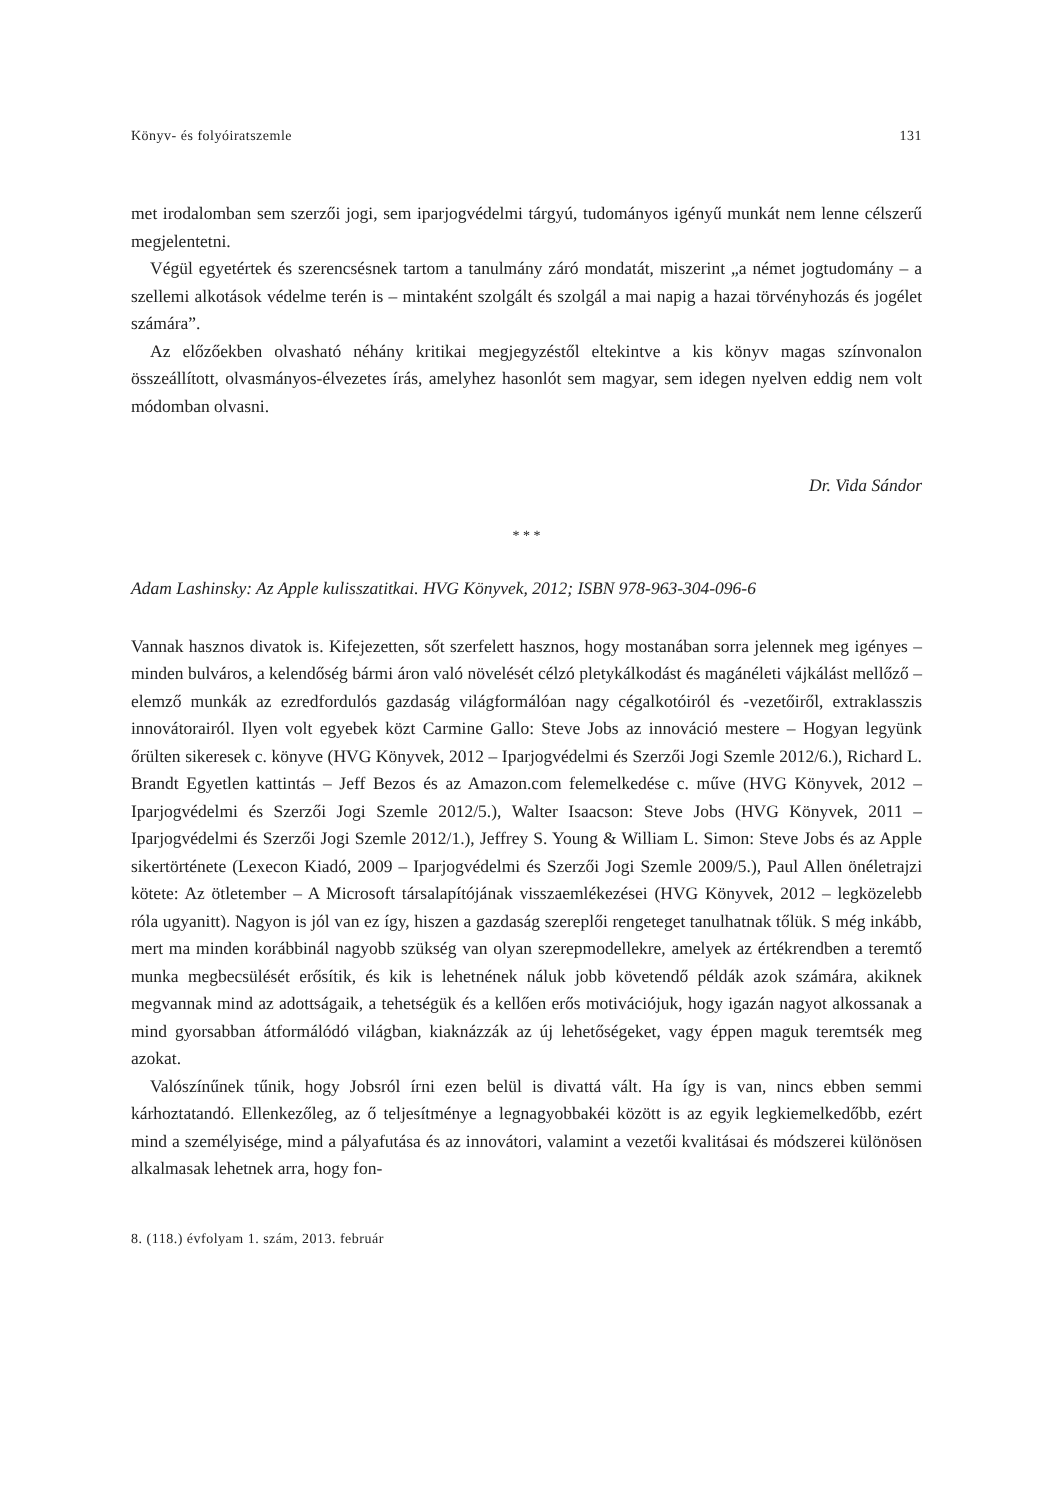Könyv- és folyóiratszemle 131
met irodalomban sem szerzői jogi, sem iparjogvédelmi tárgyú, tudományos igényű munkát nem lenne célszerű megjelentetni.
Végül egyetértek és szerencsésnek tartom a tanulmány záró mondatát, miszerint „a német jogtudomány – a szellemi alkotások védelme terén is – mintaként szolgált és szolgál a mai napig a hazai törvényhozás és jogélet számára”.
Az előzőekben olvasható néhány kritikai megjegyzéstől eltekintve a kis könyv magas színvonalon összeállított, olvasmányos-élvezetes írás, amelyhez hasonlót sem magyar, sem idegen nyelven eddig nem volt módomban olvasni.
Dr. Vida Sándor
* * *
Adam Lashinsky: Az Apple kulisszatitkai. HVG Könyvek, 2012; ISBN 978-963-304-096-6
Vannak hasznos divatok is. Kifejezetten, sőt szerfelett hasznos, hogy mostanában sorra jelennek meg igényes – minden bulváros, a kelendőség bármi áron való növelését célzó pletykálkodást és magánéleti vájkálást mellőző – elemző munkák az ezredfordulós gazdaság világformálóan nagy cégalkotóiról és -vezetőiről, extraklasszis innovátorairól. Ilyen volt egyebek közt Carmine Gallo: Steve Jobs az innováció mestere – Hogyan legyünk őrülten sikeresek c. könyve (HVG Könyvek, 2012 – Iparjogvédelmi és Szerzői Jogi Szemle 2012/6.), Richard L. Brandt Egyetlen kattintás – Jeff Bezos és az Amazon.com felemelkedése c. műve (HVG Könyvek, 2012 – Iparjogvédelmi és Szerzői Jogi Szemle 2012/5.), Walter Isaacson: Steve Jobs (HVG Könyvek, 2011 – Iparjogvédelmi és Szerzői Jogi Szemle 2012/1.), Jeffrey S. Young & William L. Simon: Steve Jobs és az Apple sikertörténete (Lexecon Kiadó, 2009 – Iparjogvédelmi és Szerzői Jogi Szemle 2009/5.), Paul Allen önéletrajzi kötete: Az ötletember – A Microsoft társalapítójának visszaemlékezései (HVG Könyvek, 2012 – legközelebb róla ugyanitt). Nagyon is jól van ez így, hiszen a gazdaság szereplői rengeteget tanulhatnak tőlük. S még inkább, mert ma minden korábbinál nagyobb szükség van olyan szerepmodellekre, amelyek az értékrendben a teremtő munka megbecsülését erősítik, és kik is lehetnének náluk jobb követendő példák azok számára, akiknek megvannak mind az adottságaik, a tehetségük és a kellően erős motivációjuk, hogy igazán nagyot alkossanak a mind gyorsabban átformálódó világban, kiaknázzák az új lehetőségeket, vagy éppen maguk teremtsék meg azokat.
Valószínűnek tűnik, hogy Jobsról írni ezen belül is divattá vált. Ha így is van, nincs ebben semmi kárhoztatandó. Ellenkezőleg, az ő teljesítménye a legnagyobbakéi között is az egyik legkiemelkedőbb, ezért mind a személyisége, mind a pályafutása és az innovátori, valamint a vezetői kvalitásai és módszerei különösen alkalmasak lehetnek arra, hogy fon-
8. (118.) évfolyam 1. szám, 2013. február